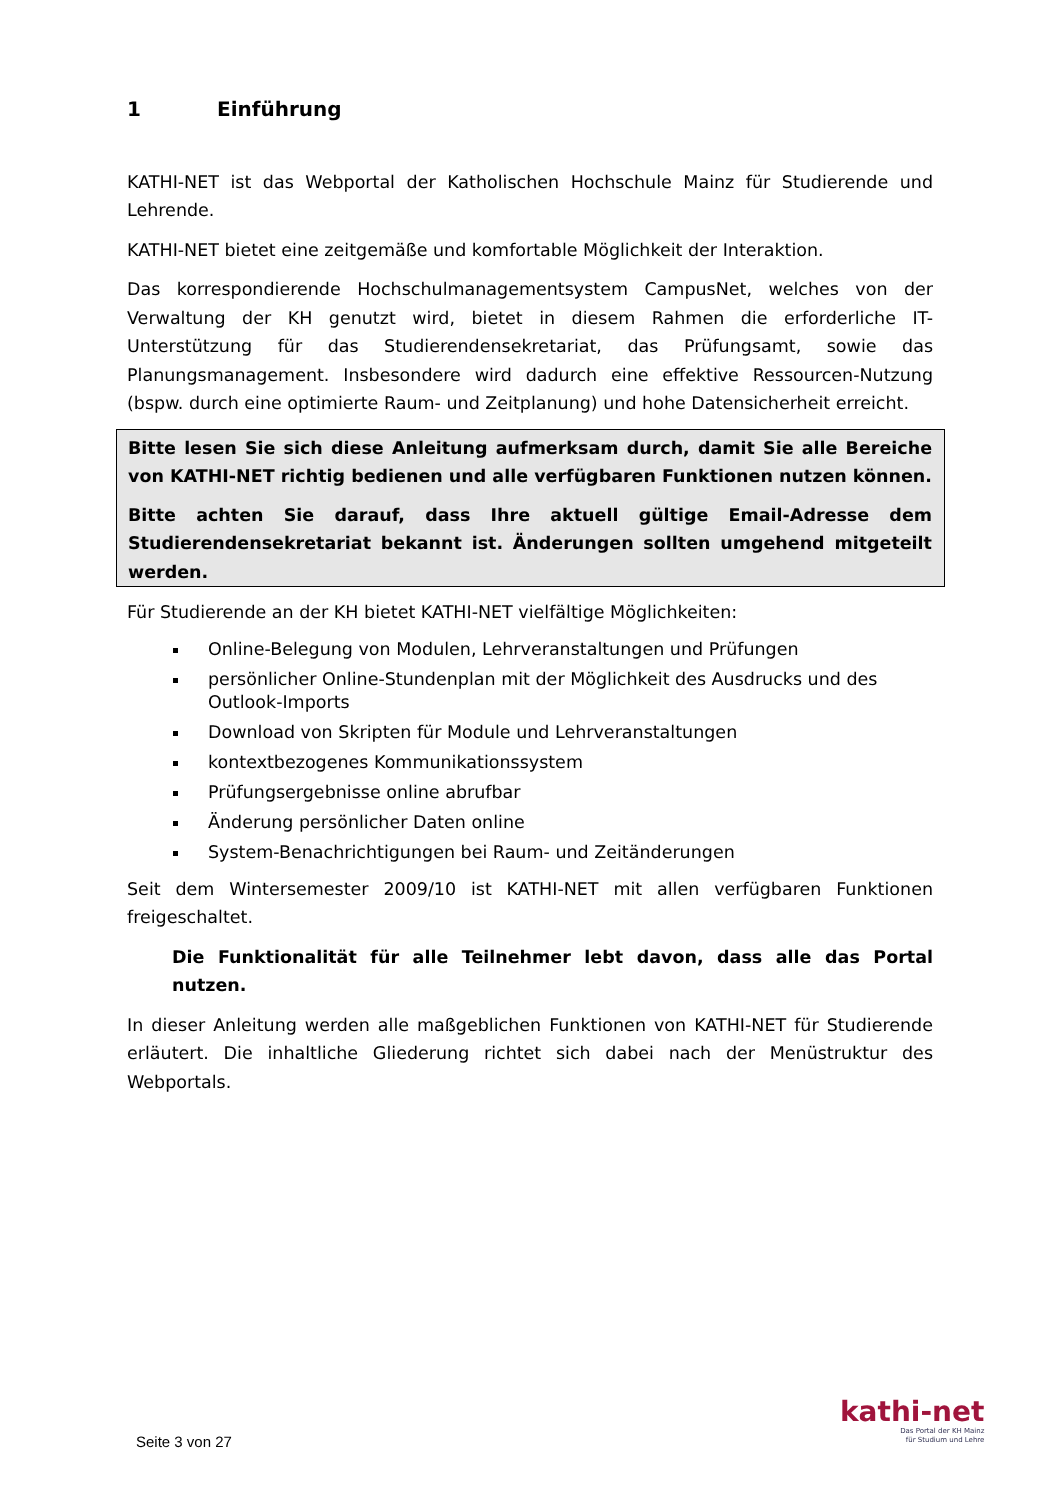1 Einführung
KATHI-NET ist das Webportal der Katholischen Hochschule Mainz für Studierende und Lehrende.
KATHI-NET bietet eine zeitgemäße und komfortable Möglichkeit der Interaktion.
Das korrespondierende Hochschulmanagementsystem CampusNet, welches von der Verwaltung der KH genutzt wird, bietet in diesem Rahmen die erforderliche IT-Unterstützung für das Studierendensekretariat, das Prüfungsamt, sowie das Planungsmanagement. Insbesondere wird dadurch eine effektive Ressourcen-Nutzung (bspw. durch eine optimierte Raum- und Zeitplanung) und hohe Datensicherheit erreicht.
Bitte lesen Sie sich diese Anleitung aufmerksam durch, damit Sie alle Bereiche von KATHI-NET richtig bedienen und alle verfügbaren Funktionen nutzen können.
Bitte achten Sie darauf, dass Ihre aktuell gültige Email-Adresse dem Studierendensekretariat bekannt ist. Änderungen sollten umgehend mitgeteilt werden.
Für Studierende an der KH bietet KATHI-NET vielfältige Möglichkeiten:
Online-Belegung von Modulen, Lehrveranstaltungen und Prüfungen
persönlicher Online-Stundenplan mit der Möglichkeit des Ausdrucks und des Outlook-Imports
Download von Skripten für Module und Lehrveranstaltungen
kontextbezogenes Kommunikationssystem
Prüfungsergebnisse online abrufbar
Änderung persönlicher Daten online
System-Benachrichtigungen bei Raum- und Zeitänderungen
Seit dem Wintersemester 2009/10 ist KATHI-NET mit allen verfügbaren Funktionen freigeschaltet.
Die Funktionalität für alle Teilnehmer lebt davon, dass alle das Portal nutzen.
In dieser Anleitung werden alle maßgeblichen Funktionen von KATHI-NET für Studierende erläutert. Die inhaltliche Gliederung richtet sich dabei nach der Menüstruktur des Webportals.
Seite 3 von 27
kathi-net
Das Portal der KH Mainz
für Studium und Lehre